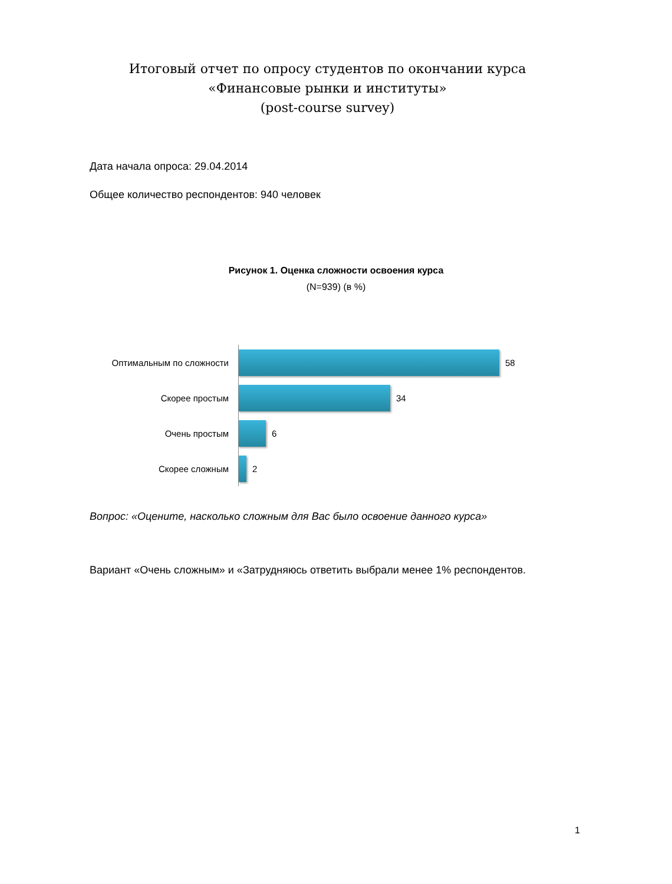Итоговый отчет по опросу студентов по окончании курса
«Финансовые рынки и институты»
(post-course survey)
Дата начала опроса: 29.04.2014
Общее количество респондентов: 940 человек
Рисунок 1. Оценка сложности освоения курса
(N=939) (в %)
Оптимальным по сложности 58
Скорее простым 34
Очень простым 6
Скорее сложным 2
Вопрос: «Оцените, насколько сложным для Вас было освоение данного курса»
Вариант «Очень сложным» и «Затрудняюсь ответить выбрали менее 1% респондентов.
1